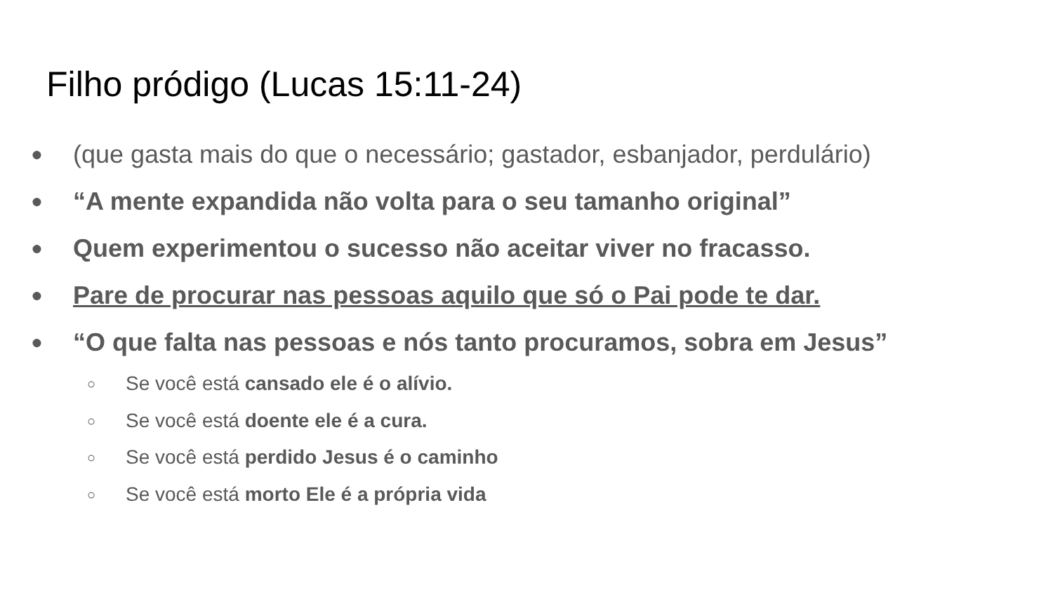Filho pródigo (Lucas 15:11-24)
● (que gasta mais do que o necessário; gastador, esbanjador, perdulário)
● “A mente expandida não volta para o seu tamanho original”
● Quem experimentou o sucesso não aceitar viver no fracasso.
● Pare de procurar nas pessoas aquilo que só o Pai pode te dar.
● “O que falta nas pessoas e nós tanto procuramos, sobra em Jesus”
○ Se você está cansado ele é o alívio.
○ Se você está doente ele é a cura.
○ Se você está perdido Jesus é o caminho
○ Se você está morto Ele é a própria vida